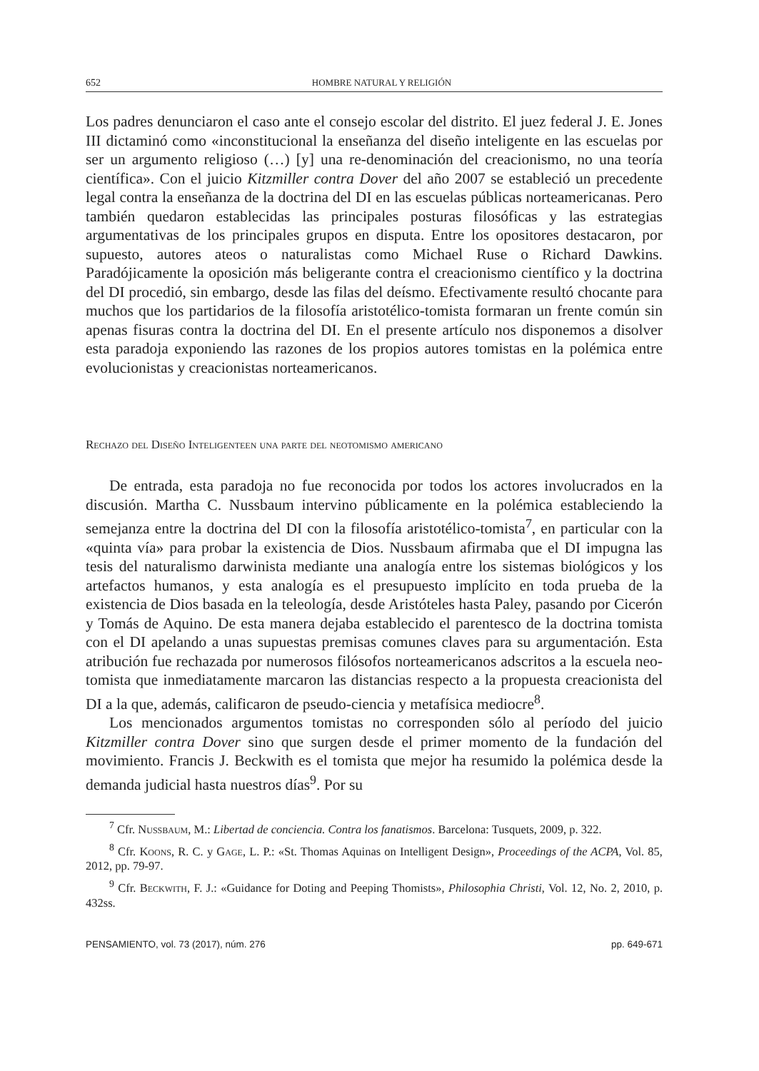652 HOMBRE NATURAL Y RELIGIÓN
Los padres denunciaron el caso ante el consejo escolar del distrito. El juez federal J. E. Jones III dictaminó como «inconstitucional la enseñanza del diseño inteligente en las escuelas por ser un argumento religioso (…) [y] una re-denominación del creacionismo, no una teoría científica». Con el juicio Kitzmiller contra Dover del año 2007 se estableció un precedente legal contra la enseñanza de la doctrina del DI en las escuelas públicas norteamericanas. Pero también quedaron establecidas las principales posturas filosóficas y las estrategias argumentativas de los principales grupos en disputa. Entre los opositores destacaron, por supuesto, autores ateos o naturalistas como Michael Ruse o Richard Dawkins. Paradójicamente la oposición más beligerante contra el creacionismo científico y la doctrina del DI procedió, sin embargo, desde las filas del deísmo. Efectivamente resultó chocante para muchos que los partidarios de la filosofía aristotélico-tomista formaran un frente común sin apenas fisuras contra la doctrina del DI. En el presente artículo nos disponemos a disolver esta paradoja exponiendo las razones de los propios autores tomistas en la polémica entre evolucionistas y creacionistas norteamericanos.
Rechazo del Diseño Inteligenteen una parte del neotomismo americano
De entrada, esta paradoja no fue reconocida por todos los actores involucrados en la discusión. Martha C. Nussbaum intervino públicamente en la polémica estableciendo la semejanza entre la doctrina del DI con la filosofía aristotélico-tomista<sup>7</sup>, en particular con la «quinta vía» para probar la existencia de Dios. Nussbaum afirmaba que el DI impugna las tesis del naturalismo darwinista mediante una analogía entre los sistemas biológicos y los artefactos humanos, y esta analogía es el presupuesto implícito en toda prueba de la existencia de Dios basada en la teleología, desde Aristóteles hasta Paley, pasando por Cicerón y Tomás de Aquino. De esta manera dejaba establecido el parentesco de la doctrina tomista con el DI apelando a unas supuestas premisas comunes claves para su argumentación. Esta atribución fue rechazada por numerosos filósofos norteamericanos adscritos a la escuela neo-tomista que inmediatamente marcaron las distancias respecto a la propuesta creacionista del DI a la que, además, calificaron de pseudo-ciencia y metafísica mediocre<sup>8</sup>.
Los mencionados argumentos tomistas no corresponden sólo al período del juicio Kitzmiller contra Dover sino que surgen desde el primer momento de la fundación del movimiento. Francis J. Beckwith es el tomista que mejor ha resumido la polémica desde la demanda judicial hasta nuestros días<sup>9</sup>. Por su
<sup>7</sup> Cfr. Nussbaum, M.: Libertad de conciencia. Contra los fanatismos. Barcelona: Tusquets, 2009, p. 322.
<sup>8</sup> Cfr. Koons, R. C. y Gage, L. P.: «St. Thomas Aquinas on Intelligent Design», Proceedings of the ACPA, Vol. 85, 2012, pp. 79-97.
<sup>9</sup> Cfr. Beckwith, F. J.: «Guidance for Doting and Peeping Thomists», Philosophia Christi, Vol. 12, No. 2, 2010, p. 432ss.
PENSAMIENTO, vol. 73 (2017), núm. 276 pp. 649-671